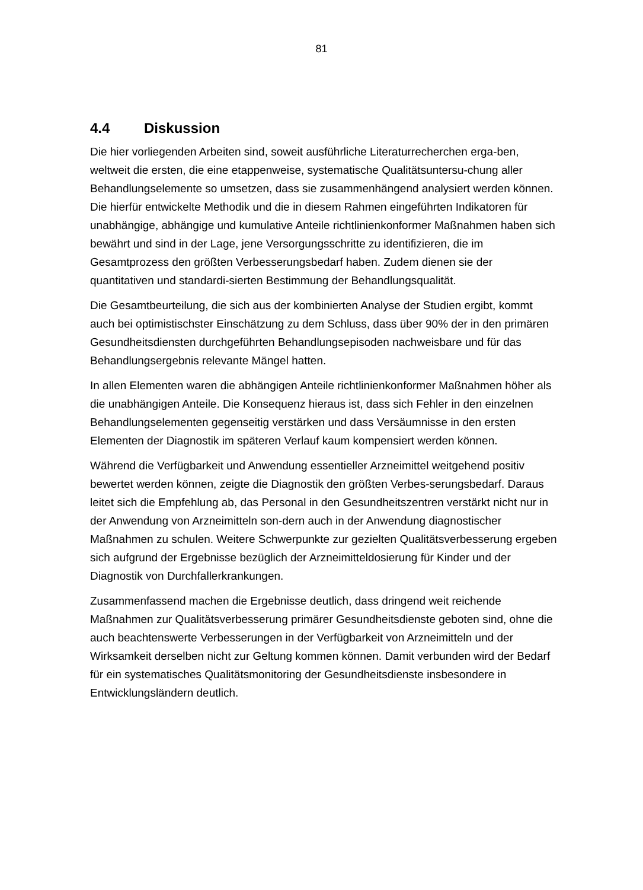81
4.4 Diskussion
Die hier vorliegenden Arbeiten sind, soweit ausführliche Literaturrecherchen erga-ben, weltweit die ersten, die eine etappenweise, systematische Qualitätsuntersu-chung aller Behandlungselemente so umsetzen, dass sie zusammenhängend analysiert werden können. Die hierfür entwickelte Methodik und die in diesem Rahmen eingeführten Indikatoren für unabhängige, abhängige und kumulative Anteile richtlinienkonformer Maßnahmen haben sich bewährt und sind in der Lage, jene Versorgungsschritte zu identifizieren, die im Gesamtprozess den größten Verbesserungsbedarf haben. Zudem dienen sie der quantitativen und standardi-sierten Bestimmung der Behandlungsqualität.
Die Gesamtbeurteilung, die sich aus der kombinierten Analyse der Studien ergibt, kommt auch bei optimistischster Einschätzung zu dem Schluss, dass über 90% der in den primären Gesundheitsdiensten durchgeführten Behandlungsepisoden nachweisbare und für das Behandlungsergebnis relevante Mängel hatten.
In allen Elementen waren die abhängigen Anteile richtlinienkonformer Maßnahmen höher als die unabhängigen Anteile. Die Konsequenz hieraus ist, dass sich Fehler in den einzelnen Behandlungselementen gegenseitig verstärken und dass Versäumnisse in den ersten Elementen der Diagnostik im späteren Verlauf kaum kompensiert werden können.
Während die Verfügbarkeit und Anwendung essentieller Arzneimittel weitgehend positiv bewertet werden können, zeigte die Diagnostik den größten Verbes-serungsbedarf. Daraus leitet sich die Empfehlung ab, das Personal in den Gesundheitszentren verstärkt nicht nur in der Anwendung von Arzneimitteln son-dern auch in der Anwendung diagnostischer Maßnahmen zu schulen. Weitere Schwerpunkte zur gezielten Qualitätsverbesserung ergeben sich aufgrund der Ergebnisse bezüglich der Arzneimitteldosierung für Kinder und der Diagnostik von Durchfallerkrankungen.
Zusammenfassend machen die Ergebnisse deutlich, dass dringend weit reichende Maßnahmen zur Qualitätsverbesserung primärer Gesundheitsdienste geboten sind, ohne die auch beachtenswerte Verbesserungen in der Verfügbarkeit von Arzneimitteln und der Wirksamkeit derselben nicht zur Geltung kommen können. Damit verbunden wird der Bedarf für ein systematisches Qualitätsmonitoring der Gesundheitsdienste insbesondere in Entwicklungsländern deutlich.